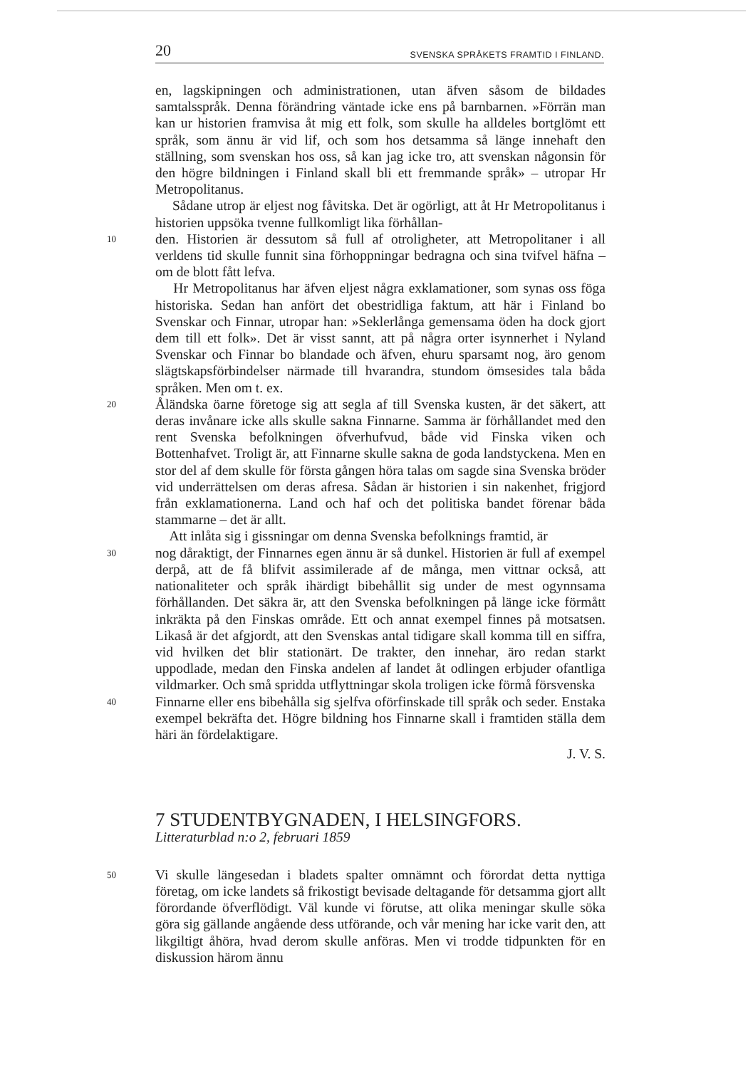20 SVENSKA SPRÅKETS FRAMTID I FINLAND.
en, lagskipningen och administrationen, utan äfven såsom de bildades samtalsspråk. Denna förändring väntade icke ens på barnbarnen. »Förrän man kan ur historien framvisa åt mig ett folk, som skulle ha alldeles bortglömt ett språk, som ännu är vid lif, och som hos detsamma så länge innehaft den ställning, som svenskan hos oss, så kan jag icke tro, att svenskan någonsin för den högre bildningen i Finland skall bli ett fremmande språk» – utropar Hr Metropolitanus.
Sådane utrop är eljest nog fåvitska. Det är ogörligt, att åt Hr Metropolitanus i historien uppsöka tvenne fullkomligt lika förhållan-
10
den. Historien är dessutom så full af otroligheter, att Metropolitaner i all verldens tid skulle funnit sina förhoppningar bedragna och sina tvifvel häfna – om de blott fått lefva.
Hr Metropolitanus har äfven eljest några exklamationer, som synas oss föga historiska. Sedan han anfört det obestridliga faktum, att här i Finland bo Svenskar och Finnar, utropar han: »Seklerlånga gemensama öden ha dock gjort dem till ett folk». Det är visst sannt, att på några orter isynnerhet i Nyland Svenskar och Finnar bo blandade och äfven, ehuru sparsamt nog, äro genom slägtskapsförbindelser närmade till hvarandra, stundom ömsesides tala båda språken. Men om t. ex.
20
Åländska öarne företoge sig att segla af till Svenska kusten, är det säkert, att deras invånare icke alls skulle sakna Finnarne. Samma är förhållandet med den rent Svenska befolkningen öfverhufvud, både vid Finska viken och Bottenhafvet. Troligt är, att Finnarne skulle sakna de goda landstyckena. Men en stor del af dem skulle för första gången höra talas om sagde sina Svenska bröder vid underrättelsen om deras afresa. Sådan är historien i sin nakenhet, frigjord från exklamationerna. Land och haf och det politiska bandet förenar båda stammarne – det är allt.
Att inlåta sig i gissningar om denna Svenska befolknings framtid, är
30
nog dåraktigt, der Finnarnes egen ännu är så dunkel. Historien är full af exempel derpå, att de få blifvit assimilerade af de många, men vittnar också, att nationaliteter och språk ihärdigt bibehållit sig under de mest ogynnsama förhållanden. Det säkra är, att den Svenska befolkningen på länge icke förmått inkräkta på den Finskas område. Ett och annat exempel finnes på motsatsen. Likaså är det afgjordt, att den Svenskas antal tidigare skall komma till en siffra, vid hvilken det blir stationärt. De trakter, den innehar, äro redan starkt uppodlade, medan den Finska andelen af landet åt odlingen erbjuder ofantliga vildmarker. Och små spridda utflyttningar skola troligen icke förmå försvenska
40
Finnarne eller ens bibehålla sig sjelfva oförfinskade till språk och seder. Enstaka exempel bekräfta det. Högre bildning hos Finnarne skall i framtiden ställa dem häri än fördelaktigare.
J. V. S.
7 STUDENTBYGNADEN, I HELSINGFORS.
Litteraturblad n:o 2, februari 1859
50
Vi skulle längesedan i bladets spalter omnämnt och förordat detta nyttiga företag, om icke landets så frikostigt bevisade deltagande för detsamma gjort allt förordande öfverflödigt. Väl kunde vi förutse, att olika meningar skulle söka göra sig gällande angående dess utförande, och vår mening har icke varit den, att likgiltigt åhöra, hvad derom skulle anföras. Men vi trodde tidpunkten för en diskussion härom ännu